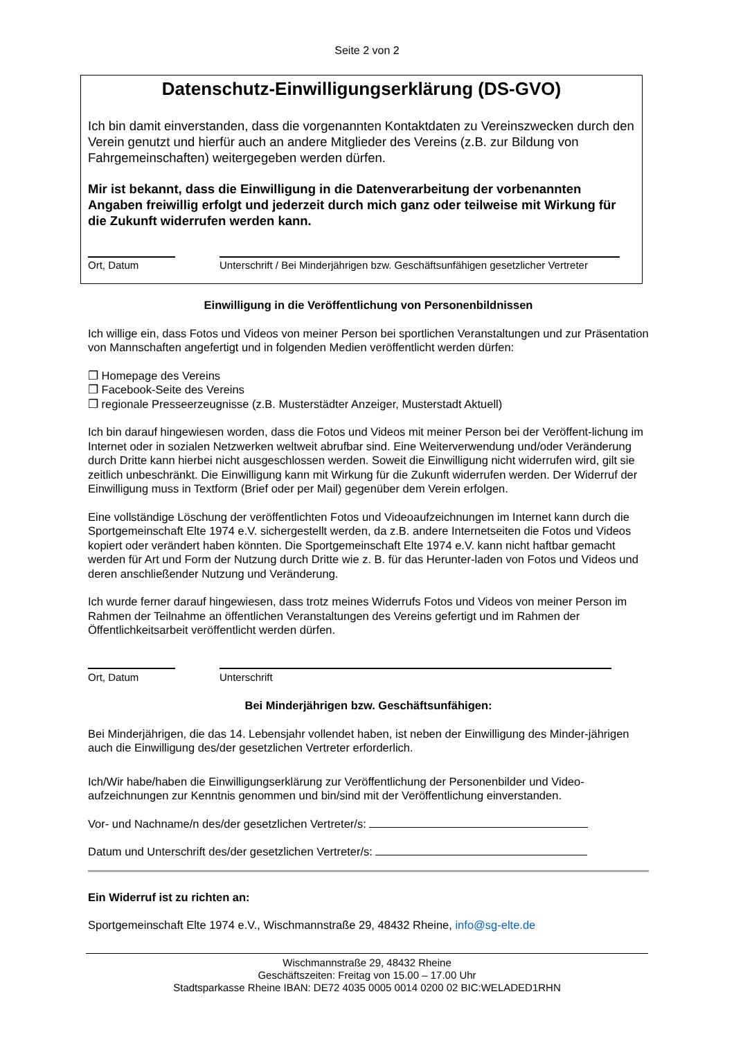Seite 2 von 2
Datenschutz-Einwilligungserklärung (DS-GVO)
Ich bin damit einverstanden, dass die vorgenannten Kontaktdaten zu Vereinszwecken durch den Verein genutzt und hierfür auch an andere Mitglieder des Vereins (z.B. zur Bildung von Fahrgemeinschaften) weitergegeben werden dürfen.
Mir ist bekannt, dass die Einwilligung in die Datenverarbeitung der vorbenannten Angaben freiwillig erfolgt und jederzeit durch mich ganz oder teilweise mit Wirkung für die Zukunft widerrufen werden kann.
Ort, Datum Unterschrift / Bei Minderjährigen bzw. Geschäftsunfähigen gesetzlicher Vertreter
Einwilligung in die Veröffentlichung von Personenbildnissen
Ich willige ein, dass Fotos und Videos von meiner Person bei sportlichen Veranstaltungen und zur Präsentation von Mannschaften angefertigt und in folgenden Medien veröffentlicht werden dürfen:
❐ Homepage des Vereins
❐ Facebook-Seite des Vereins
❐ regionale Presseerzeugnisse (z.B. Musterstädter Anzeiger, Musterstadt Aktuell)
Ich bin darauf hingewiesen worden, dass die Fotos und Videos mit meiner Person bei der Veröffent-lichung im Internet oder in sozialen Netzwerken weltweit abrufbar sind. Eine Weiterverwendung und/oder Veränderung durch Dritte kann hierbei nicht ausgeschlossen werden. Soweit die Einwilligung nicht widerrufen wird, gilt sie zeitlich unbeschränkt. Die Einwilligung kann mit Wirkung für die Zukunft widerrufen werden. Der Widerruf der Einwilligung muss in Textform (Brief oder per Mail) gegenüber dem Verein erfolgen.
Eine vollständige Löschung der veröffentlichten Fotos und Videoaufzeichnungen im Internet kann durch die Sportgemeinschaft Elte 1974 e.V. sichergestellt werden, da z.B. andere Internetseiten die Fotos und Videos kopiert oder verändert haben könnten. Die Sportgemeinschaft Elte 1974 e.V. kann nicht haftbar gemacht werden für Art und Form der Nutzung durch Dritte wie z. B. für das Herunter-laden von Fotos und Videos und deren anschließender Nutzung und Veränderung.
Ich wurde ferner darauf hingewiesen, dass trotz meines Widerrufs Fotos und Videos von meiner Person im Rahmen der Teilnahme an öffentlichen Veranstaltungen des Vereins gefertigt und im Rahmen der Öffentlichkeitsarbeit veröffentlicht werden dürfen.
Ort, Datum Unterschrift
Bei Minderjährigen bzw. Geschäftsunfähigen:
Bei Minderjährigen, die das 14. Lebensjahr vollendet haben, ist neben der Einwilligung des Minder-jährigen auch die Einwilligung des/der gesetzlichen Vertreter erforderlich.
Ich/Wir habe/haben die Einwilligungserklärung zur Veröffentlichung der Personenbilder und Video-aufzeichnungen zur Kenntnis genommen und bin/sind mit der Veröffentlichung einverstanden.
Vor- und Nachname/n des/der gesetzlichen Vertreter/s:
Datum und Unterschrift des/der gesetzlichen Vertreter/s:
Ein Widerruf ist zu richten an:
Sportgemeinschaft Elte 1974 e.V., Wischmannstraße 29, 48432 Rheine, info@sg-elte.de
Wischmannstraße 29, 48432 Rheine
Geschäftszeiten: Freitag von 15.00 – 17.00 Uhr
Stadtsparkasse Rheine IBAN: DE72 4035 0005 0014 0200 02 BIC:WELADED1RHN